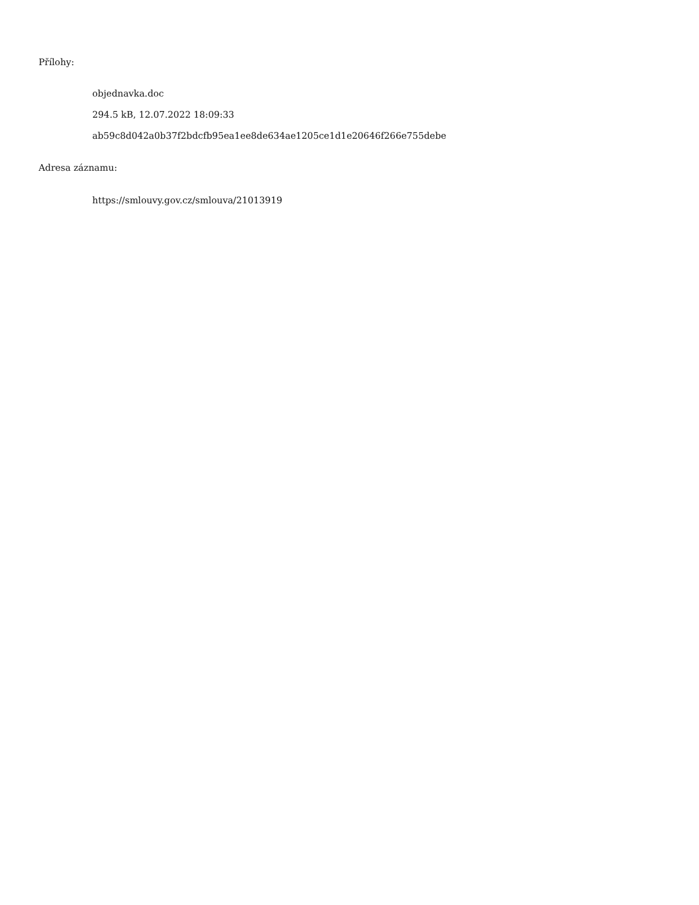Přílohy:
objednavka.doc
294.5 kB, 12.07.2022 18:09:33
ab59c8d042a0b37f2bdcfb95ea1ee8de634ae1205ce1d1e20646f266e755debe
Adresa záznamu:
https://smlouvy.gov.cz/smlouva/21013919